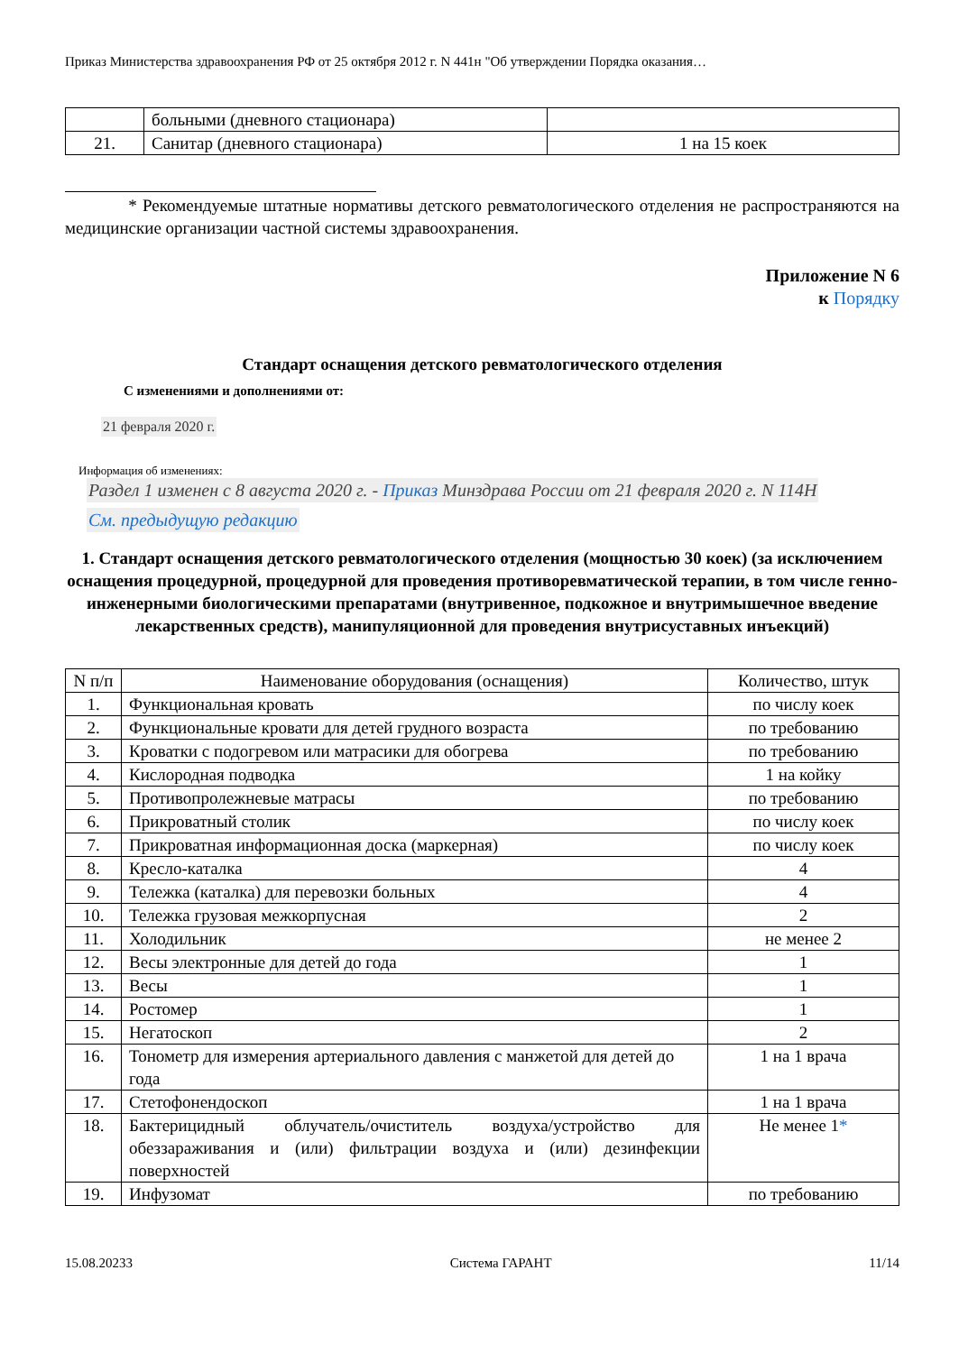Приказ Министерства здравоохранения РФ от 25 октября 2012 г. N 441н "Об утверждении Порядка оказания…
| | больными (дневного стационара) | |
| 21. | Санитар (дневного стационара) | 1 на 15 коек |
* Рекомендуемые штатные нормативы детского ревматологического отделения не распространяются на медицинские организации частной системы здравоохранения.
Приложение N 6
к Порядку
Стандарт оснащения детского ревматологического отделения
С изменениями и дополнениями от:
21 февраля 2020 г.
Информация об изменениях:
Раздел 1 изменен с 8 августа 2020 г. - Приказ Минздрава России от 21 февраля 2020 г. N 114Н
См. предыдущую редакцию
1. Стандарт оснащения детского ревматологического отделения (мощностью 30 коек) (за исключением оснащения процедурной, процедурной для проведения противоревматической терапии, в том числе генно-инженерными биологическими препаратами (внутривенное, подкожное и внутримышечное введение лекарственных средств), манипуляционной для проведения внутрисуставных инъекций)
| N п/п | Наименование оборудования (оснащения) | Количество, штук |
| --- | --- | --- |
| 1. | Функциональная кровать | по числу коек |
| 2. | Функциональные кровати для детей грудного возраста | по требованию |
| 3. | Кроватки с подогревом или матрасики для обогрева | по требованию |
| 4. | Кислородная подводка | 1 на койку |
| 5. | Противопролежневые матрасы | по требованию |
| 6. | Прикроватный столик | по числу коек |
| 7. | Прикроватная информационная доска (маркерная) | по числу коек |
| 8. | Кресло-каталка | 4 |
| 9. | Тележка (каталка) для перевозки больных | 4 |
| 10. | Тележка грузовая межкорпусная | 2 |
| 11. | Холодильник | не менее 2 |
| 12. | Весы электронные для детей до года | 1 |
| 13. | Весы | 1 |
| 14. | Ростомер | 1 |
| 15. | Негатоскоп | 2 |
| 16. | Тонометр для измерения артериального давления с манжетой для детей до года | 1 на 1 врача |
| 17. | Стетофонендоскоп | 1 на 1 врача |
| 18. | Бактерицидный облучатель/очиститель воздуха/устройство для обеззараживания и (или) фильтрации воздуха и (или) дезинфекции поверхностей | Не менее 1 * |
| 19. | Инфузомат | по требованию |
15.08.20233 Система ГАРАНТ 11/14